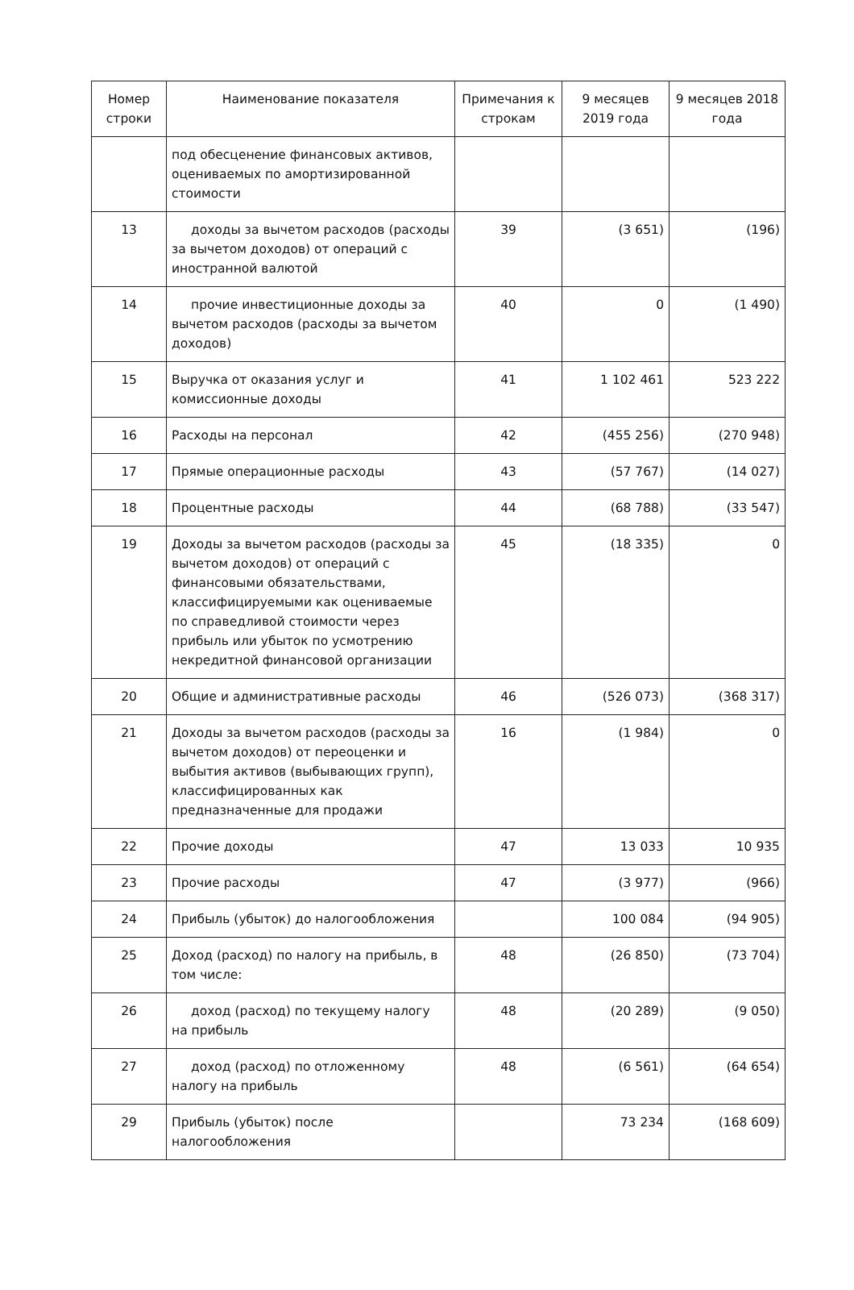| Номер строки | Наименование показателя | Примечания к строкам | 9 месяцев 2019 года | 9 месяцев 2018 года |
| --- | --- | --- | --- | --- |
| | под обесценение финансовых активов, оцениваемых по амортизированной стоимости | | | |
| 13 | доходы за вычетом расходов (расходы за вычетом доходов) от операций с иностранной валютой | 39 | (3 651) | (196) |
| 14 | прочие инвестиционные доходы за вычетом расходов (расходы за вычетом доходов) | 40 | 0 | (1 490) |
| 15 | Выручка от оказания услуг и комиссионные доходы | 41 | 1 102 461 | 523 222 |
| 16 | Расходы на персонал | 42 | (455 256) | (270 948) |
| 17 | Прямые операционные расходы | 43 | (57 767) | (14 027) |
| 18 | Процентные расходы | 44 | (68 788) | (33 547) |
| 19 | Доходы за вычетом расходов (расходы за вычетом доходов) от операций с финансовыми обязательствами, классифицируемыми как оцениваемые по справедливой стоимости через прибыль или убыток по усмотрению некредитной финансовой организации | 45 | (18 335) | 0 |
| 20 | Общие и административные расходы | 46 | (526 073) | (368 317) |
| 21 | Доходы за вычетом расходов (расходы за вычетом доходов) от переоценки и выбытия активов (выбывающих групп), классифицированных как предназначенные для продажи | 16 | (1 984) | 0 |
| 22 | Прочие доходы | 47 | 13 033 | 10 935 |
| 23 | Прочие расходы | 47 | (3 977) | (966) |
| 24 | Прибыль (убыток) до налогообложения | | 100 084 | (94 905) |
| 25 | Доход (расход) по налогу на прибыль, в том числе: | 48 | (26 850) | (73 704) |
| 26 | доход (расход) по текущему налогу на прибыль | 48 | (20 289) | (9 050) |
| 27 | доход (расход) по отложенному налогу на прибыль | 48 | (6 561) | (64 654) |
| 29 | Прибыль (убыток) после налогообложения | | 73 234 | (168 609) |